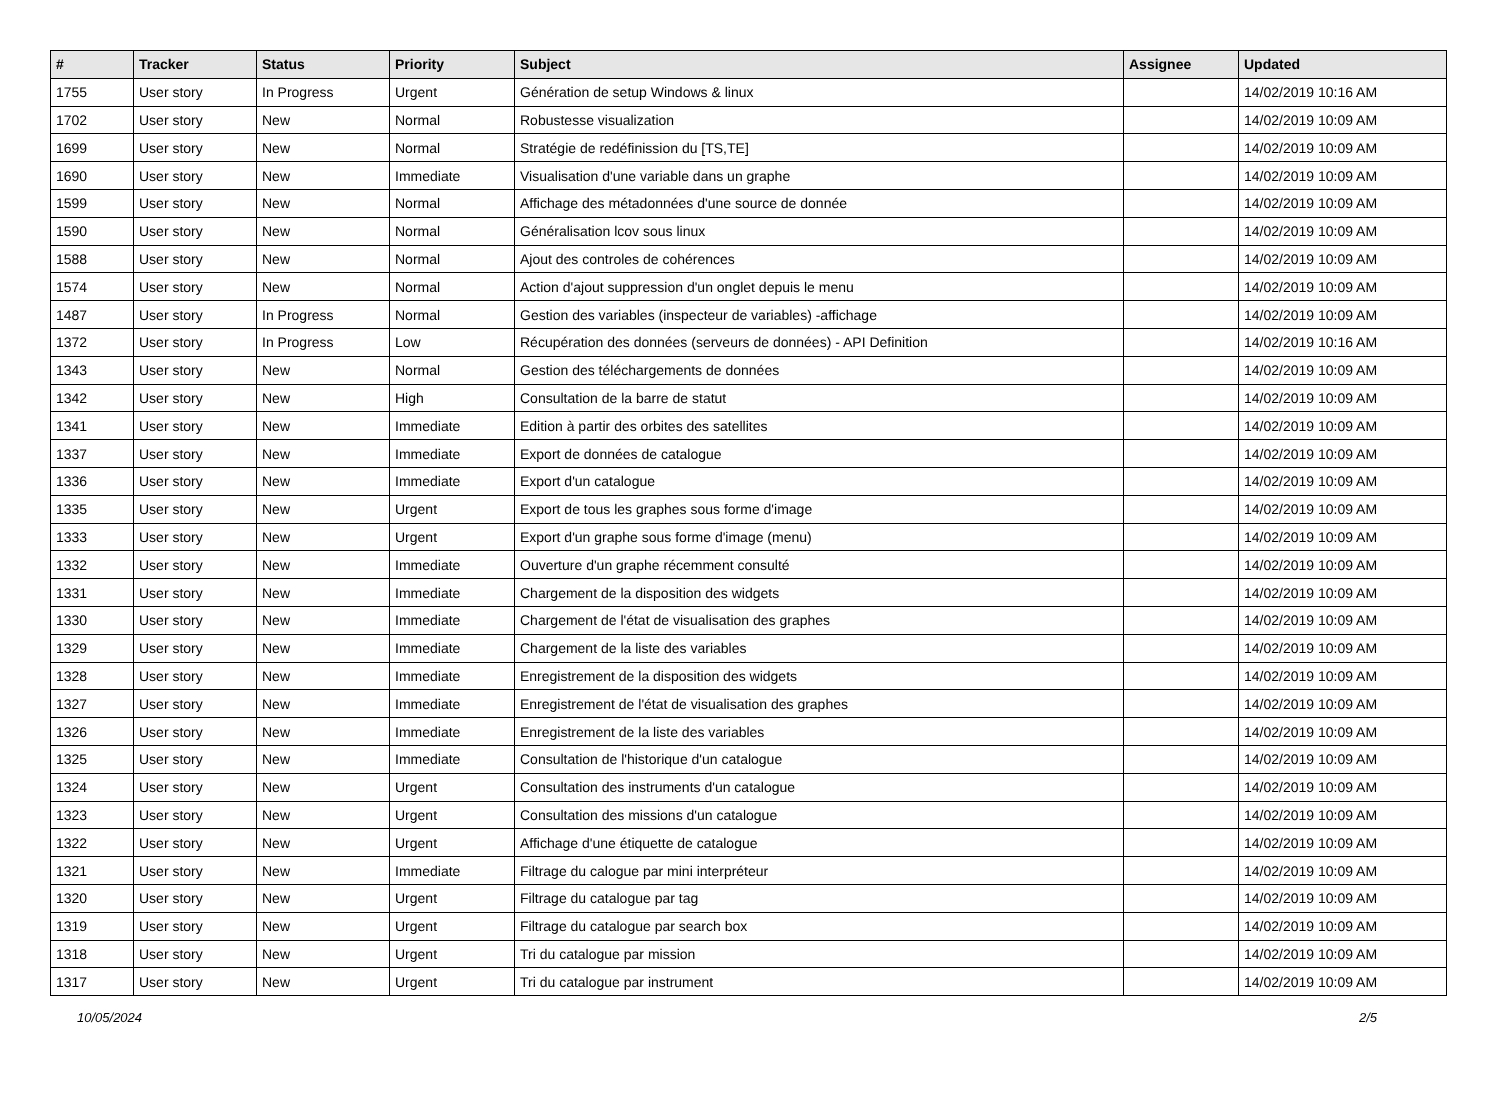| # | Tracker | Status | Priority | Subject | Assignee | Updated |
| --- | --- | --- | --- | --- | --- | --- |
| 1755 | User story | In Progress | Urgent | Génération de setup Windows & linux | | 14/02/2019 10:16 AM |
| 1702 | User story | New | Normal | Robustesse visualization | | 14/02/2019 10:09 AM |
| 1699 | User story | New | Normal | Stratégie de redéfinission du [TS,TE] | | 14/02/2019 10:09 AM |
| 1690 | User story | New | Immediate | Visualisation d'une variable dans un graphe | | 14/02/2019 10:09 AM |
| 1599 | User story | New | Normal | Affichage des métadonnées d'une source de donnée | | 14/02/2019 10:09 AM |
| 1590 | User story | New | Normal | Généralisation lcov sous linux | | 14/02/2019 10:09 AM |
| 1588 | User story | New | Normal | Ajout des controles de cohérences | | 14/02/2019 10:09 AM |
| 1574 | User story | New | Normal | Action d'ajout suppression d'un onglet depuis le menu | | 14/02/2019 10:09 AM |
| 1487 | User story | In Progress | Normal | Gestion des variables (inspecteur de variables) -affichage | | 14/02/2019 10:09 AM |
| 1372 | User story | In Progress | Low | Récupération des données (serveurs de données) - API Definition | | 14/02/2019 10:16 AM |
| 1343 | User story | New | Normal | Gestion des téléchargements de données | | 14/02/2019 10:09 AM |
| 1342 | User story | New | High | Consultation de la barre de statut | | 14/02/2019 10:09 AM |
| 1341 | User story | New | Immediate | Edition à partir des orbites des satellites | | 14/02/2019 10:09 AM |
| 1337 | User story | New | Immediate | Export de données de catalogue | | 14/02/2019 10:09 AM |
| 1336 | User story | New | Immediate | Export d'un catalogue | | 14/02/2019 10:09 AM |
| 1335 | User story | New | Urgent | Export de tous les graphes sous forme d'image | | 14/02/2019 10:09 AM |
| 1333 | User story | New | Urgent | Export d'un graphe sous forme d'image (menu) | | 14/02/2019 10:09 AM |
| 1332 | User story | New | Immediate | Ouverture d'un graphe récemment consulté | | 14/02/2019 10:09 AM |
| 1331 | User story | New | Immediate | Chargement de la disposition des widgets | | 14/02/2019 10:09 AM |
| 1330 | User story | New | Immediate | Chargement de l'état de visualisation des graphes | | 14/02/2019 10:09 AM |
| 1329 | User story | New | Immediate | Chargement de la liste des variables | | 14/02/2019 10:09 AM |
| 1328 | User story | New | Immediate | Enregistrement de la disposition des widgets | | 14/02/2019 10:09 AM |
| 1327 | User story | New | Immediate | Enregistrement de l'état de visualisation des graphes | | 14/02/2019 10:09 AM |
| 1326 | User story | New | Immediate | Enregistrement de la liste des variables | | 14/02/2019 10:09 AM |
| 1325 | User story | New | Immediate | Consultation de l'historique d'un catalogue | | 14/02/2019 10:09 AM |
| 1324 | User story | New | Urgent | Consultation des instruments d'un catalogue | | 14/02/2019 10:09 AM |
| 1323 | User story | New | Urgent | Consultation des missions d'un catalogue | | 14/02/2019 10:09 AM |
| 1322 | User story | New | Urgent | Affichage d'une étiquette de catalogue | | 14/02/2019 10:09 AM |
| 1321 | User story | New | Immediate | Filtrage du calogue par mini interpréteur | | 14/02/2019 10:09 AM |
| 1320 | User story | New | Urgent | Filtrage du catalogue par tag | | 14/02/2019 10:09 AM |
| 1319 | User story | New | Urgent | Filtrage du catalogue par search box | | 14/02/2019 10:09 AM |
| 1318 | User story | New | Urgent | Tri du catalogue par mission | | 14/02/2019 10:09 AM |
| 1317 | User story | New | Urgent | Tri du catalogue par instrument | | 14/02/2019 10:09 AM |
10/05/2024 2/5